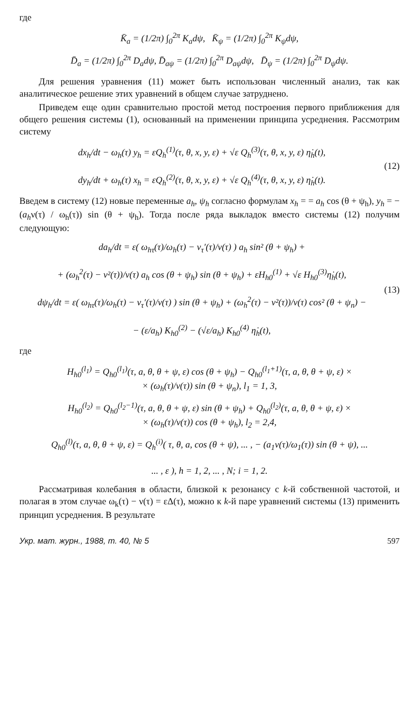где
K̄<sub>a</sub> = (1/2π) ∫<sub>0</sub><sup>2π</sup> K<sub>a</sub>dψ, K̄<sub>ψ</sub> = (1/2π) ∫<sub>0</sub><sup>2π</sup> K<sub>ψ</sub>dψ,
D̄<sub>a</sub> = (1/2π) ∫<sub>0</sub><sup>2π</sup> D<sub>a</sub>dψ, D̄<sub>aψ</sub> = (1/2π) ∫<sub>0</sub><sup>2π</sup> D<sub>aψ</sub>dψ, D̄<sub>ψ</sub> = (1/2π) ∫<sub>0</sub><sup>2π</sup> D<sub>ψ</sub>dψ.
Для решения уравнения (11) может быть использован численный анализ, так как аналитическое решение этих уравнений в общем случае затруднено.
Приведем еще один сравнительно простой метод построения первого приближения для общего решения системы (1), основанный на применении принципа усреднения. Рассмотрим систему
dx<sub>h</sub>/dt − ω<sub>h</sub>(τ) y<sub>h</sub> = εQ<sub>h</sub><sup>(1)</sup>(τ, θ, x, y, ε) + √ε Q<sub>h</sub><sup>(3)</sup>(τ, θ, x, y, ε) η̇<sub>h</sub>(t),
dy<sub>h</sub>/dt + ω<sub>h</sub>(τ) x<sub>h</sub> = εQ<sub>h</sub><sup>(2)</sup>(τ, θ, x, y, ε) + √ε Q<sub>h</sub><sup>(4)</sup>(τ, θ, x, y, ε) η̇<sub>h</sub>(t).
(12)
Введем в систему (12) новые переменные a<sub>h</sub>, ψ<sub>h</sub> согласно формулам x<sub>h</sub> = = a<sub>h</sub> cos (θ + ψ<sub>h</sub>), y<sub>h</sub> = − (a<sub>h</sub>ν(τ) / ω<sub>h</sub>(τ)) sin (θ + ψ<sub>h</sub>). Тогда после ряда выкладок вместо системы (12) получим следующую:
da<sub>h</sub>/dt = ε( ω<sub>hτ</sub>(τ)/ω<sub>h</sub>(τ) − ν<sub>τ</sub>′(τ)/ν(τ) ) a<sub>h</sub> sin² (θ + ψ<sub>h</sub>) +
+ (ω<sub>h</sub><sup>2</sup>(τ) − ν²(τ))/ν(τ) a<sub>h</sub> cos (θ + ψ<sub>h</sub>) sin (θ + ψ<sub>h</sub>) + εH<sub>h0</sub><sup>(1)</sup> + √ε H<sub>h0</sub><sup>(3)</sup>η̇<sub>h</sub>(t),
dψ<sub>h</sub>/dt = ε( ω<sub>hτ</sub>(τ)/ω<sub>h</sub>(τ) − ν<sub>τ</sub>′(τ)/ν(τ) ) sin (θ + ψ<sub>h</sub>) + (ω<sub>h</sub><sup>2</sup>(τ) − ν²(τ))/ν(τ) cos² (θ + ψ<sub>n</sub>) −
− (ε/a<sub>h</sub>) K<sub>h0</sub><sup>(2)</sup> − (√ε/a<sub>h</sub>) K<sub>h0</sub><sup>(4)</sup> η̇<sub>h</sub>(t),
(13)
где
H<sub>h0</sub><sup>(l<sub>1</sub>)</sup> = Q<sub>h0</sub><sup>(l<sub>1</sub>)</sup>(τ, a, θ, θ + ψ, ε) cos (θ + ψ<sub>h</sub>) − Q<sub>h0</sub><sup>(l<sub>1</sub>+1)</sup>(τ, a, θ, θ + ψ, ε) ×
× (ω<sub>h</sub>(τ)/ν(τ)) sin (θ + ψ<sub>n</sub>), l<sub>1</sub> = 1, 3,
H<sub>h0</sub><sup>(l<sub>2</sub>)</sup> = Q<sub>h0</sub><sup>(l<sub>2</sub>−1)</sup>(τ, a, θ, θ + ψ, ε) sin (θ + ψ<sub>h</sub>) + Q<sub>h0</sub><sup>(l<sub>2</sub>)</sup>(τ, a, θ, θ + ψ, ε) ×
× (ω<sub>h</sub>(τ)/ν(τ)) cos (θ + ψ<sub>h</sub>), l<sub>2</sub> = 2,4,
Q<sub>h0</sub><sup>(l)</sup>(τ, a, θ, θ + ψ, ε) = Q<sub>h</sub><sup>(i)</sup>( τ, θ, a, cos (θ + ψ), ... , − (a<sub>1</sub>ν(τ)/ω<sub>1</sub>(τ)) sin (θ + ψ), ...
... , ε ), h = 1, 2, ... , N; i = 1, 2.
Рассматривая колебания в области, близкой к резонансу с k-й собственной частотой, и полагая в этом случае ω<sub>k</sub>(τ) − ν(τ) = εΔ(τ), можно к k-й паре уравнений системы (13) применить принцип усреднения. В результате
Укр. мат. журн., 1988, т. 40, № 5 597